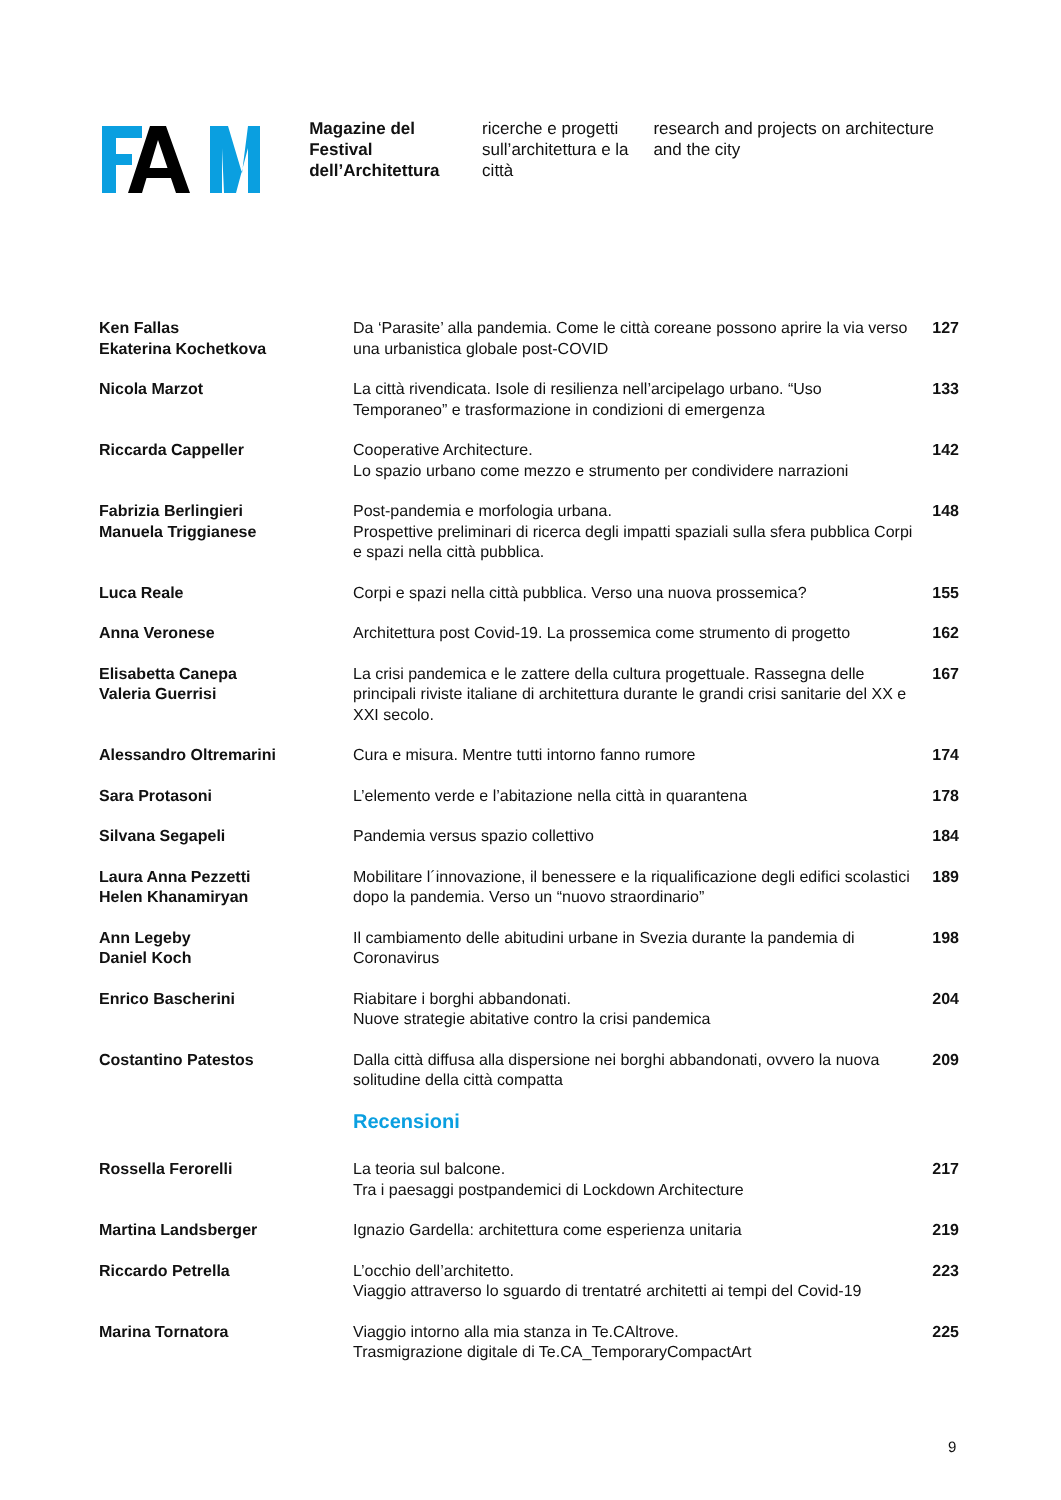Magazine del Festival dell’Architettura
ricerche e progetti sull’architettura e la città
research and projects on architecture and the city
Ken Fallas
Ekaterina Kochetkova
Da ‘Parasite’ alla pandemia. Come le città coreane possono aprire la via verso una urbanistica globale post-COVID
127
Nicola Marzot La città rivendicata. Isole di resilienza nell’arcipelago urbano. “Uso Temporaneo” e trasformazione in condizioni di emergenza
133
Riccarda Cappeller Cooperative Architecture.
Lo spazio urbano come mezzo e strumento per condividere narrazioni
142
Fabrizia Berlingieri
Manuela Triggianese
Post-pandemia e morfologia urbana.
Prospettive preliminari di ricerca degli impatti spaziali sulla sfera pubblica Corpi e spazi nella città pubblica.
148
Luca Reale Corpi e spazi nella città pubblica. Verso una nuova prossemica?
155
Anna Veronese Architettura post Covid-19. La prossemica come strumento di progetto
162
Elisabetta Canepa
Valeria Guerrisi
La crisi pandemica e le zattere della cultura progettuale. Rassegna delle principali riviste italiane di architettura durante le grandi crisi sanitarie del XX e XXI secolo.
167
Alessandro Oltremarini Cura e misura. Mentre tutti intorno fanno rumore 174
Sara Protasoni L’elemento verde e l’abitazione nella città in quarantena 178
Silvana Segapeli Pandemia versus spazio collettivo 184
Laura Anna Pezzetti
Helen Khanamiryan
Mobilitare l´innovazione, il benessere e la riqualificazione degli edifici scolastici dopo la pandemia. Verso un “nuovo straordinario”
189
Ann Legeby
Daniel Koch
Il cambiamento delle abitudini urbane in Svezia durante la pandemia di Coronavirus
198
Enrico Bascherini Riabitare i borghi abbandonati.
Nuove strategie abitative contro la crisi pandemica
204
Costantino Patestos Dalla città diffusa alla dispersione nei borghi abbandonati, ovvero la nuova solitudine della città compatta
209
Recensioni
Rossella Ferorelli La teoria sul balcone.
Tra i paesaggi postpandemici di Lockdown Architecture
217
Martina Landsberger Ignazio Gardella: architettura come esperienza unitaria 219
Riccardo Petrella L’occhio dell’architetto.
Viaggio attraverso lo sguardo di trentatré architetti ai tempi del Covid-19
223
Marina Tornatora Viaggio intorno alla mia stanza in Te.CAltrove.
Trasmigrazione digitale di Te.CA_TemporaryCompactArt
225
9